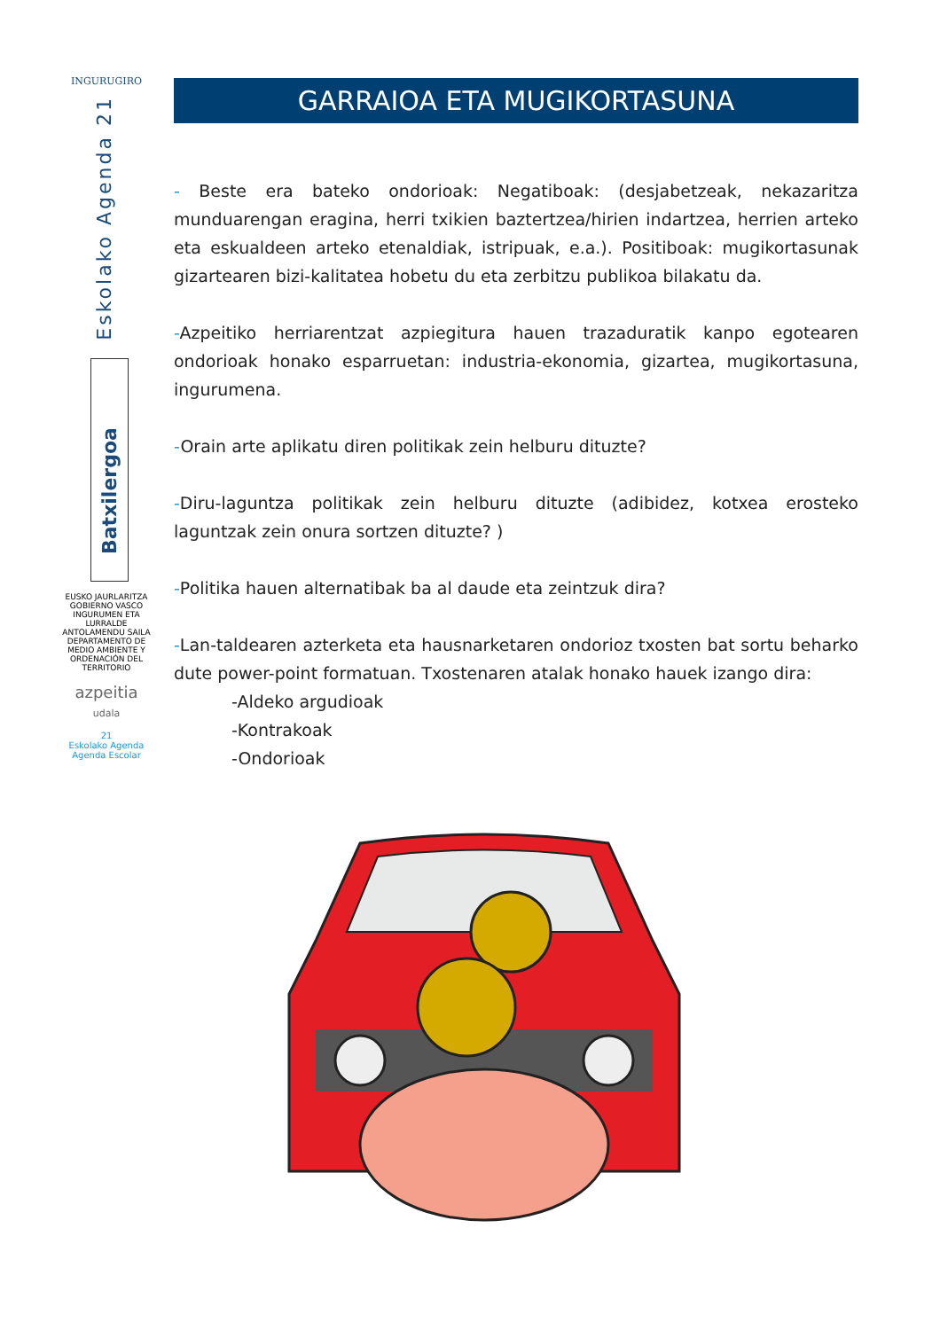INGURUGIRO
Eskolako Agenda 21
Batxilergoa
EUSKO JAURLARITZA
GOBIERNO VASCO
INGURUMEN ETA LURRALDE ANTOLAMENDU SAILA
DEPARTAMENTO DE MEDIO AMBIENTE Y ORDENACIÓN DEL TERRITORIO
azpeitia
udala
21
Eskolako Agenda
Agenda Escolar
GARRAIOA ETA MUGIKORTASUNA
- Beste era bateko ondorioak: Negatiboak: (desjabetzeak, nekazaritza munduarengan eragina, herri txikien baztertzea/hirien indartzea, herrien arteko eta eskualdeen arteko etenaldiak, istripuak, e.a.). Positiboak: mugikortasunak gizartearen bizi-kalitatea hobetu du eta zerbitzu publikoa bilakatu da.
-Azpeitiko herriarentzat azpiegitura hauen trazaduratik kanpo egotearen ondorioak honako esparruetan: industria-ekonomia, gizartea, mugikortasuna, ingurumena.
-Orain arte aplikatu diren politikak zein helburu dituzte?
-Diru-laguntza politikak zein helburu dituzte (adibidez, kotxea erosteko laguntzak zein onura sortzen dituzte? )
-Politika hauen alternatibak ba al daude eta zeintzuk dira?
-Lan-taldearen azterketa eta hausnarketaren ondorioz txosten bat sortu beharko dute power-point formatuan. Txostenaren atalak honako hauek izango dira:
-Aldeko argudioak
-Kontrakoak
-Ondorioak